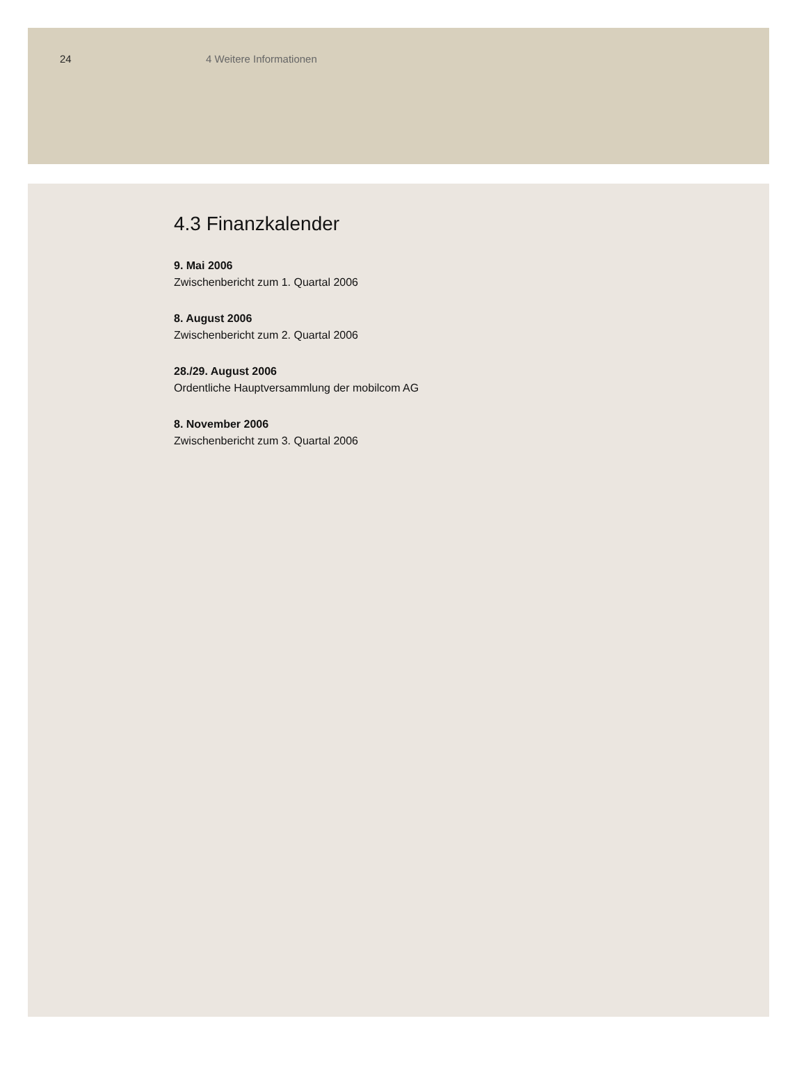24 4 Weitere Informationen
4.3 Finanzkalender
9. Mai 2006
Zwischenbericht zum 1. Quartal 2006
8. August 2006
Zwischenbericht zum 2. Quartal 2006
28./29. August 2006
Ordentliche Hauptversammlung der mobilcom AG
8. November 2006
Zwischenbericht zum 3. Quartal 2006